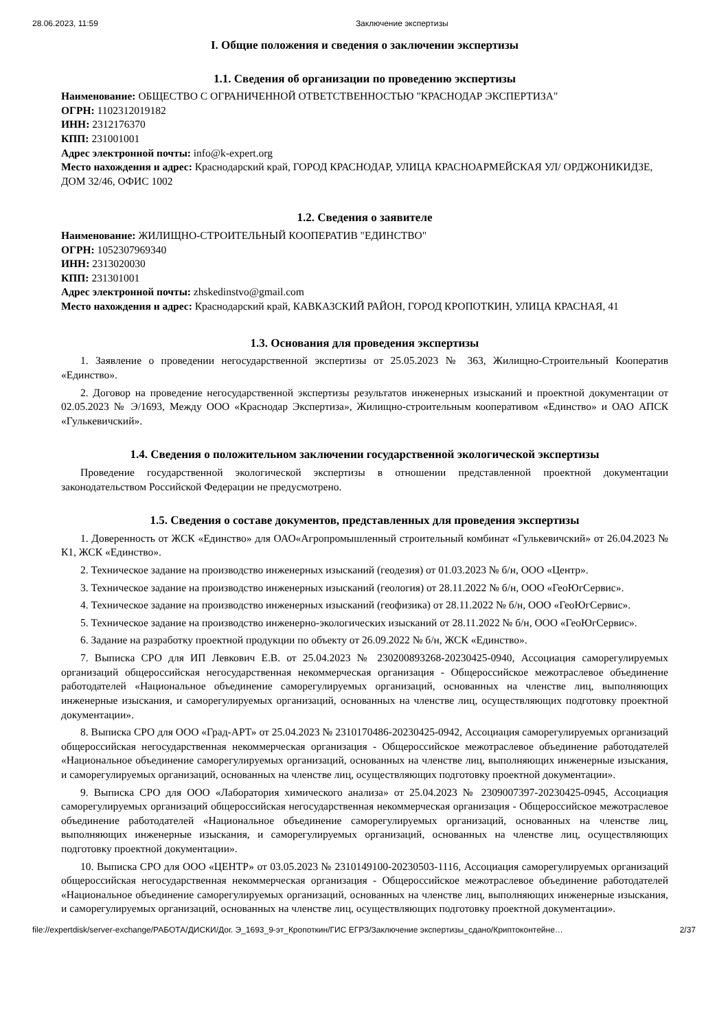28.06.2023, 11:59 Заключение экспертизы
I. Общие положения и сведения о заключении экспертизы
1.1. Сведения об организации по проведению экспертизы
Наименование: ОБЩЕСТВО С ОГРАНИЧЕННОЙ ОТВЕТСТВЕННОСТЬЮ "КРАСНОДАР ЭКСПЕРТИЗА"
ОГРН: 1102312019182
ИНН: 2312176370
КПП: 231001001
Адрес электронной почты: info@k-expert.org
Место нахождения и адрес: Краснодарский край, ГОРОД КРАСНОДАР, УЛИЦА КРАСНОАРМЕЙСКАЯ УЛ/ ОРДЖОНИКИДЗЕ, ДОМ 32/46, ОФИС 1002
1.2. Сведения о заявителе
Наименование: ЖИЛИЩНО-СТРОИТЕЛЬНЫЙ КООПЕРАТИВ "ЕДИНСТВО"
ОГРН: 1052307969340
ИНН: 2313020030
КПП: 231301001
Адрес электронной почты: zhskedinstvo@gmail.com
Место нахождения и адрес: Краснодарский край, КАВКАЗСКИЙ РАЙОН, ГОРОД КРОПОТКИН, УЛИЦА КРАСНАЯ, 41
1.3. Основания для проведения экспертизы
1. Заявление о проведении негосударственной экспертизы от 25.05.2023 № 363, Жилищно-Строительный Кооператив «Единство».
2. Договор на проведение негосударственной экспертизы результатов инженерных изысканий и проектной документации от 02.05.2023 № Э/1693, Между ООО «Краснодар Экспертиза», Жилищно-строительным кооперативом «Единство» и ОАО АПСК «Гулькевичский».
1.4. Сведения о положительном заключении государственной экологической экспертизы
Проведение государственной экологической экспертизы в отношении представленной проектной документации законодательством Российской Федерации не предусмотрено.
1.5. Сведения о составе документов, представленных для проведения экспертизы
1. Доверенность от ЖСК «Единство» для ОАО«Агропромышленный строительный комбинат «Гулькевичский» от 26.04.2023 № К1, ЖСК «Единство».
2. Техническое задание на производство инженерных изысканий (геодезия) от 01.03.2023 № б/н, ООО «Центр».
3. Техническое задание на производство инженерных изысканий (геология) от 28.11.2022 № б/н, ООО «ГеоЮгСервис».
4. Техническое задание на производство инженерных изысканий (геофизика) от 28.11.2022 № б/н, ООО «ГеоЮгСервис».
5. Техническое задание на производство инженерно-экологических изысканий от 28.11.2022 № б/н, ООО «ГеоЮгСервис».
6. Задание на разработку проектной продукции по объекту от 26.09.2022 № б/н, ЖСК «Единство».
7. Выписка СРО для ИП Левкович Е.В. от 25.04.2023 № 230200893268-20230425-0940, Ассоциация саморегулируемых организаций общероссийская негосударственная некоммерческая организация - Общероссийское межотраслевое объединение работодателей «Национальное объединение саморегулируемых организаций, основанных на членстве лиц, выполняющих инженерные изыскания, и саморегулируемых организаций, основанных на членстве лиц, осуществляющих подготовку проектной документации».
8. Выписка СРО для ООО «Град-АРТ» от 25.04.2023 № 2310170486-20230425-0942, Ассоциация саморегулируемых организаций общероссийская негосударственная некоммерческая организация - Общероссийское межотраслевое объединение работодателей «Национальное объединение саморегулируемых организаций, основанных на членстве лиц, выполняющих инженерные изыскания, и саморегулируемых организаций, основанных на членстве лиц, осуществляющих подготовку проектной документации».
9. Выписка СРО для ООО «Лаборатория химического анализа» от 25.04.2023 № 2309007397-20230425-0945, Ассоциация саморегулируемых организаций общероссийская негосударственная некоммерческая организация - Общероссийское межотраслевое объединение работодателей «Национальное объединение саморегулируемых организаций, основанных на членстве лиц, выполняющих инженерные изыскания, и саморегулируемых организаций, основанных на членстве лиц, осуществляющих подготовку проектной документации».
10. Выписка СРО для ООО «ЦЕНТР» от 03.05.2023 № 2310149100-20230503-1116, Ассоциация саморегулируемых организаций общероссийская негосударственная некоммерческая организация - Общероссийское межотраслевое объединение работодателей «Национальное объединение саморегулируемых организаций, основанных на членстве лиц, выполняющих инженерные изыскания, и саморегулируемых организаций, основанных на членстве лиц, осуществляющих подготовку проектной документации».
file://expertdisk/server-exchange/РАБОТА/ДИСКИ/Дог. Э_1693_9-эт_Кропоткин/ГИС ЕГРЗ/Заключение экспертизы_сдано/Криптоконтейне… 2/37